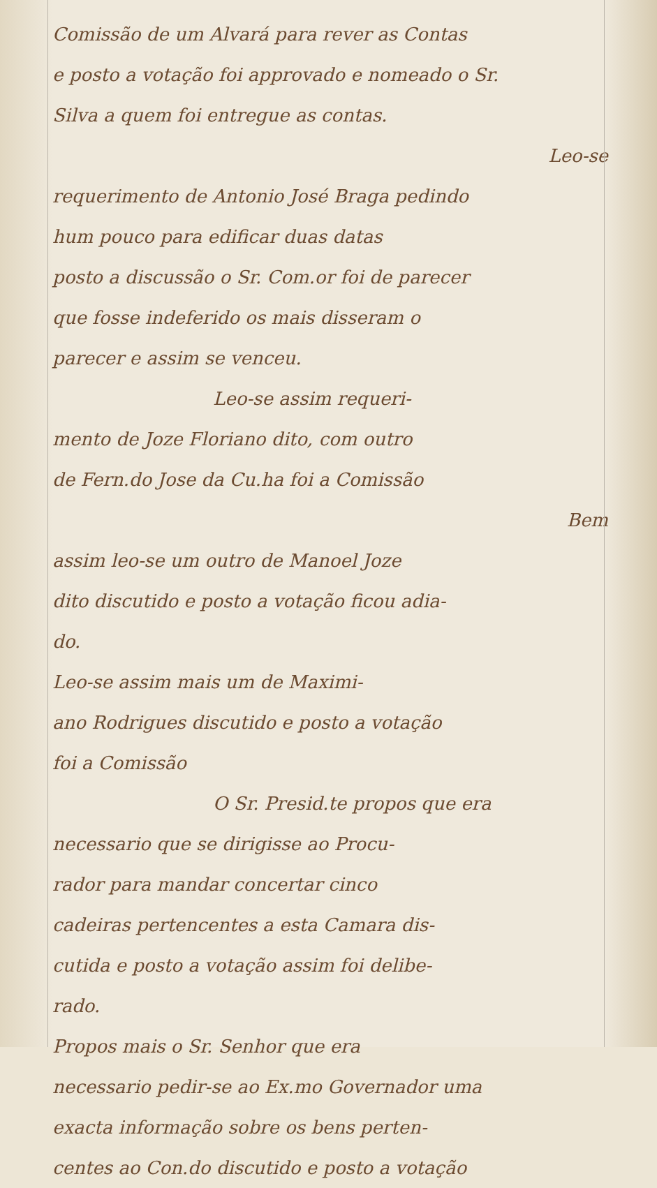Comissão de um Alvará para rever as Contas
e posto a votação foi approvado e nomeado o Sr.
Silva a quem foi entregue as contas.
Leo-se
requerimento de Antonio José Braga pedindo
hum pouco para edificar duas datas
posto a discussão o Sr. Com.or foi de parecer
que fosse indeferido os mais disseram o
parecer e assim se venceu.
Leo-se assim requeri-
mento de Joze Floriano dito, com outro
de Fern.do Jose da Cu.ha foi a Comissão
Bem
assim leo-se um outro de Manoel Joze
dito discutido e posto a votação ficou adia-
do.
Leo-se assim mais um de Maximi-
ano Rodrigues discutido e posto a votação
foi a Comissão
O Sr. Presid.te propos que era
necessario que se dirigisse ao Procu-
rador para mandar concertar cinco
cadeiras pertencentes a esta Camara dis-
cutida e posto a votação assim foi delibe-
rado.
Propos mais o Sr. Senhor que era
necessario pedir-se ao Ex.mo Governador uma
exacta informação sobre os bens perten-
centes ao Con.do discutido e posto a votação